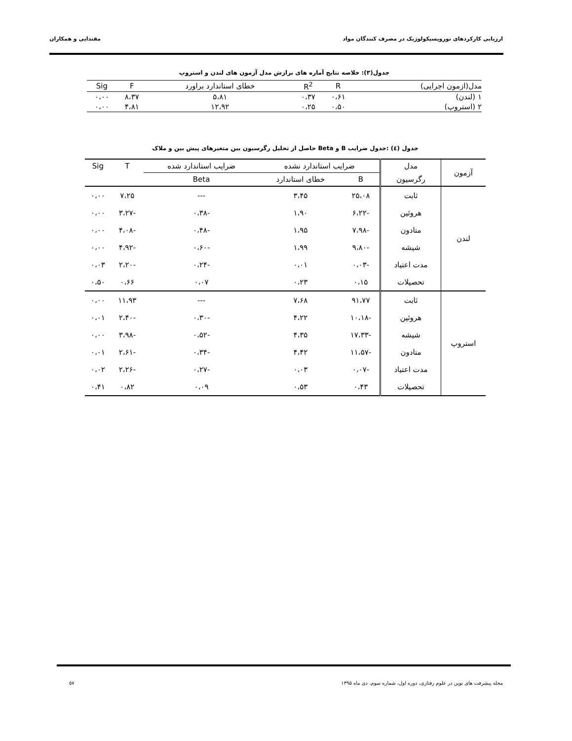ارزیابی کارکردهای نوروپسیکولوژیک در مصرف کنندگان مواد مقتدایی و همکاران
جدول(۳): خلاصه نتایج آماره های برازش مدل آزمون های لندن و استروپ
| مدل(ازمون اجرایی) | R | R<sup>2</sup> | خطای استاندارد براورد | F | Sig |
| --- | --- | --- | --- | --- | --- |
| ۱ (لندن) | ۰،۶۱ | ۰،۳۷ | ۵،۸۱ | ۸،۳۷ | ۰،۰۰ |
| ۲ (استروپ) | ۰،۵۰ | ۰،۲۵ | ۱۲،۹۲ | ۴،۸۱ | ۰،۰۰ |
جدول (٤) :جدول ضرایب B و Beta حاصل از تحلیل رگرسیون بین متغیرهای پیش بین و ملاک
| آزمون | مدل | ضرایب استاندارد نشده | | ضرایب استاندارد شده | T | Sig |
| --- | --- | --- | --- | --- | --- | --- |
| | رگرسیون | B | خطای استاندارد | Beta | | |
| لندن | ثابت | ۲۵،۰۸ | ۳،۴۵ | --- | ۷،۲۵ | ۰،۰۰ |
| | هروئین | -۶،۲۲ | ۱،۹۰ | -۰،۳۸ | -۳،۲۷ | ۰،۰۰ |
| | متادون | -۷،۹۸ | ۱،۹۵ | -۰،۴۸ | -۴،۰۸ | ۰،۰۰ |
| | شیشه | -۹،۸۰ | ۱،۹۹ | -۰،۶۰ | -۴،۹۲ | ۰،۰۰ |
| | مدت اعتیاد | -۰،۰۳ | ۰،۰۱ | -۰،۲۴ | -۲،۲۰ | ۰،۰۳ |
| | تحصیلات | ۰،۱۵ | ۰،۲۳ | ۰،۰۷ | ۰،۶۶ | ۰،۵۰ |
| استروپ | ثابت | ۹۱،۷۷ | ۷،۶۸ | --- | ۱۱،۹۳ | ۰،۰۰ |
| | هروئین | -۱۰،۱۸ | ۴،۲۲ | -۰،۳۰ | -۲،۴۰ | ۰،۰۱ |
| | شیشه | -۱۷،۳۳ | ۴،۳۵ | -۰،۵۲ | -۳،۹۸ | ۰،۰۰ |
| | متادون | -۱۱،۵۷ | ۴،۴۲ | -۰،۳۴ | -۲،۶۱ | ۰،۰۱ |
| | مدت اعتیاد | -۰،۰۷ | ۰،۰۳ | -۰،۲۷ | -۲،۲۶ | ۰،۰۲ |
| | تحصیلات | ۰،۴۳ | ۰،۵۳ | ۰،۰۹ | ۰،۸۲ | ۰،۴۱ |
مجله پیشرفت های نوین در علوم رفتاری، دوره اول، شماره سوم، دی ماه ۱۳۹۵ ۵۷